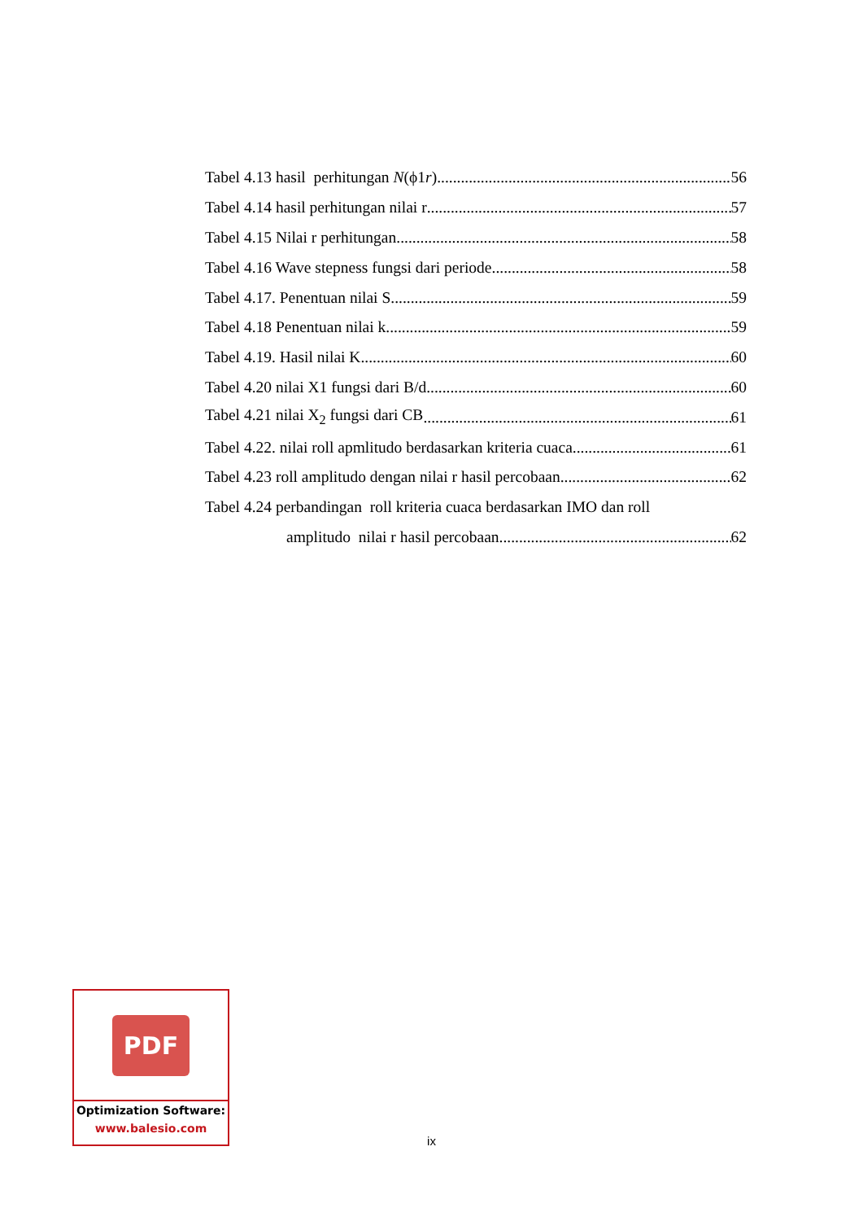Tabel 4.13 hasil perhitungan N(ϕ1r) 56
Tabel 4.14 hasil perhitungan nilai r 57
Tabel 4.15 Nilai r perhitungan 58
Tabel 4.16 Wave stepness fungsi dari periode 58
Tabel 4.17. Penentuan nilai S 59
Tabel 4.18 Penentuan nilai k 59
Tabel 4.19. Hasil nilai K 60
Tabel 4.20 nilai X1 fungsi dari B/d 60
Tabel 4.21 nilai X<sub>2</sub> fungsi dari CB 61
Tabel 4.22. nilai roll apmlitudo berdasarkan kriteria cuaca 61
Tabel 4.23 roll amplitudo dengan nilai r hasil percobaan 62
Tabel 4.24 perbandingan roll kriteria cuaca berdasarkan IMO dan roll
amplitudo nilai r hasil percobaan 62
PDF
Optimization Software:
www.balesio.com
ix